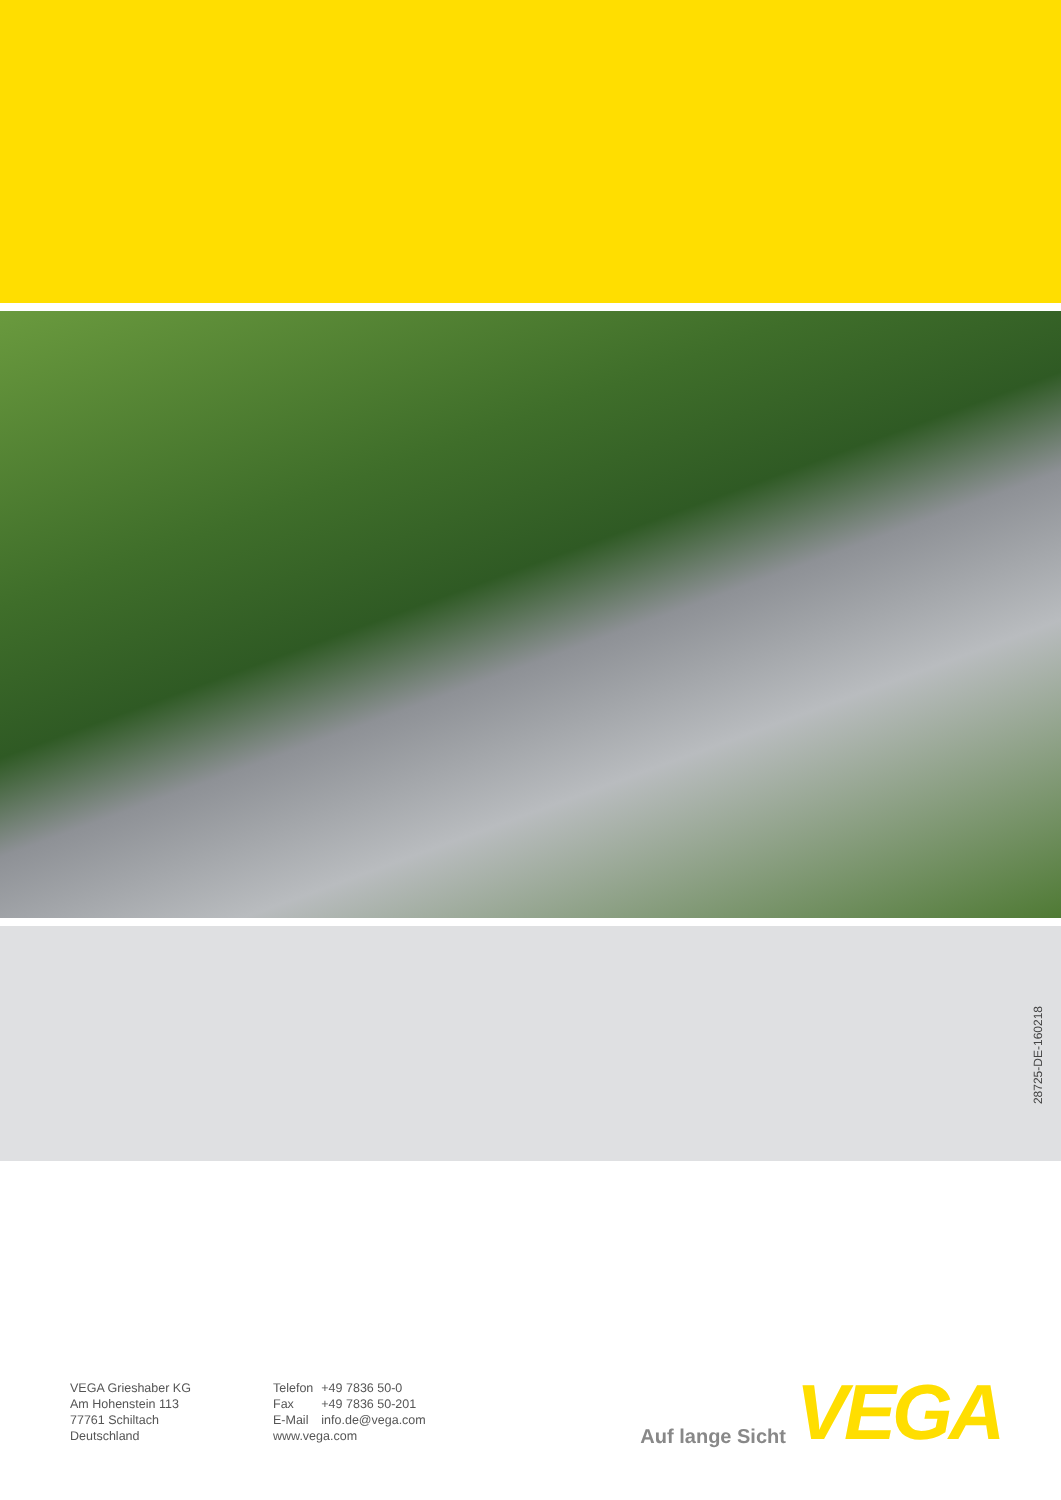28725-DE-160218
VEGA Grieshaber KG
Am Hohenstein 113
77761 Schiltach
Deutschland
| Telefon | +49 7836 50-0 |
| Fax | +49 7836 50-201 |
| E-Mail | info.de@vega.com |
| www.vega.com | |
Auf lange Sicht VEGA